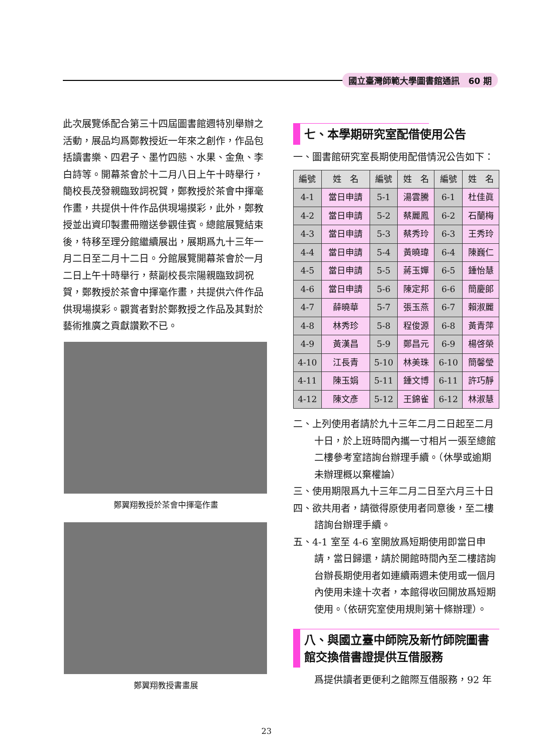國立臺灣師範大學圖書館通訊　60 期
此次展覽係配合第三十四屆圖書館週特別舉辦之活動，展品均爲鄭教授近一年來之創作，作品包括讀書樂、四君子、墨竹四態、水果、金魚、李白詩等。開幕茶會於十二月八日上午十時舉行，簡校長茂發親臨致詞祝賀，鄭教授於茶會中揮毫作畫，共提供十件作品供現場摸彩，此外，鄭教授並出資印製畫冊贈送參觀佳賓。總館展覽結束後，特移至理分館繼續展出，展期爲九十三年一月二日至二月十二日。分館展覽開幕茶會於一月二日上午十時舉行，蔡副校長宗陽親臨致詞祝賀，鄭教授於茶會中揮毫作畫，共提供六件作品供現場摸彩。觀賞者對於鄭教授之作品及其對於藝術推廣之貢獻讚歎不已。
鄭翼翔教授於茶會中揮毫作畫
鄭翼翔教授書畫展
七、本學期研究室配借使用公告
一、圖書館研究室長期使用配借情況公告如下：
| 編號 | 姓 名 | 編號 | 姓 名 | 編號 | 姓 名 |
| --- | --- | --- | --- | --- | --- |
| 4-1 | 當日申請 | 5-1 | 湯雲騰 | 6-1 | 杜佳眞 |
| 4-2 | 當日申請 | 5-2 | 蔡麗鳳 | 6-2 | 石蘭梅 |
| 4-3 | 當日申請 | 5-3 | 蔡秀玲 | 6-3 | 王秀玲 |
| 4-4 | 當日申請 | 5-4 | 黃曉瑋 | 6-4 | 陳巍仁 |
| 4-5 | 當日申請 | 5-5 | 蔣玉嬋 | 6-5 | 鍾怡慧 |
| 4-6 | 當日申請 | 5-6 | 陳定邦 | 6-6 | 簡慶郎 |
| 4-7 | 薛曉華 | 5-7 | 張玉燕 | 6-7 | 賴淑麗 |
| 4-8 | 林秀珍 | 5-8 | 程俊源 | 6-8 | 黃青萍 |
| 4-9 | 黃漢昌 | 5-9 | 鄭昌元 | 6-9 | 楊啓榮 |
| 4-10 | 江長青 | 5-10 | 林美珠 | 6-10 | 簡馨瑩 |
| 4-11 | 陳玉娟 | 5-11 | 鍾文博 | 6-11 | 許巧靜 |
| 4-12 | 陳文彥 | 5-12 | 王錦雀 | 6-12 | 林淑慧 |
二、上列使用者請於九十三年二月二日起至二月十日，於上班時間內攜一寸相片一張至總館二樓參考室諮詢台辦理手續。（休學或逾期未辦理概以棄權論）
三、使用期限爲九十三年二月二日至六月三十日
四、欲共用者，請徵得原使用者同意後，至二樓諮詢台辦理手續。
五、4-1 室至 4-6 室開放爲短期使用即當日申請，當日歸還，請於開館時間內至二樓諮詢台辦長期使用者如連續兩週未使用或一個月內使用未達十次者，本館得收回開放爲短期使用。（依研究室使用規則第十條辦理）。
八、與國立臺中師院及新竹師院圖書館交換借書證提供互借服務
爲提供讀者更便利之館際互借服務，92 年
23